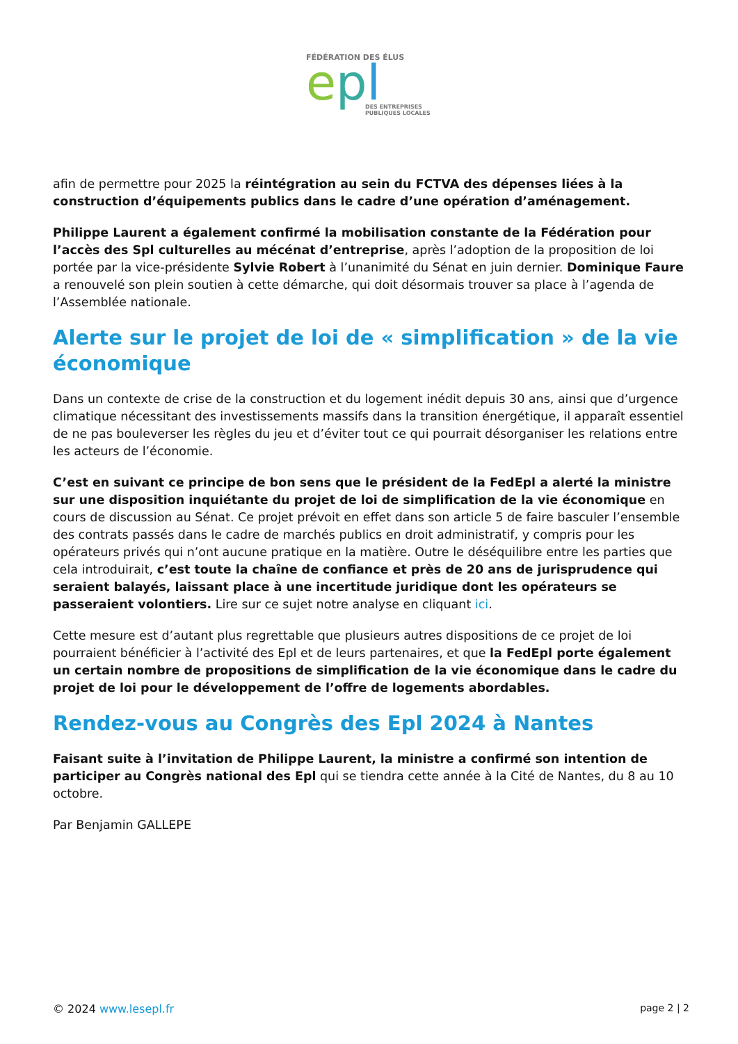FÉDÉRATION DES ÉLUS
epl
DES ENTREPRISES
PUBLIQUES LOCALES
afin de permettre pour 2025 la réintégration au sein du FCTVA des dépenses liées à la construction d’équipements publics dans le cadre d’une opération d’aménagement.
Philippe Laurent a également confirmé la mobilisation constante de la Fédération pour l’accès des Spl culturelles au mécénat d’entreprise, après l’adoption de la proposition de loi portée par la vice-présidente Sylvie Robert à l’unanimité du Sénat en juin dernier. Dominique Faure a renouvelé son plein soutien à cette démarche, qui doit désormais trouver sa place à l’agenda de l’Assemblée nationale.
Alerte sur le projet de loi de « simplification » de la vie économique
Dans un contexte de crise de la construction et du logement inédit depuis 30 ans, ainsi que d’urgence climatique nécessitant des investissements massifs dans la transition énergétique, il apparaît essentiel de ne pas bouleverser les règles du jeu et d’éviter tout ce qui pourrait désorganiser les relations entre les acteurs de l’économie.
C’est en suivant ce principe de bon sens que le président de la FedEpl a alerté la ministre sur une disposition inquiétante du projet de loi de simplification de la vie économique en cours de discussion au Sénat. Ce projet prévoit en effet dans son article 5 de faire basculer l’ensemble des contrats passés dans le cadre de marchés publics en droit administratif, y compris pour les opérateurs privés qui n’ont aucune pratique en la matière. Outre le déséquilibre entre les parties que cela introduirait, c’est toute la chaîne de confiance et près de 20 ans de jurisprudence qui seraient balayés, laissant place à une incertitude juridique dont les opérateurs se passeraient volontiers. Lire sur ce sujet notre analyse en cliquant ici.
Cette mesure est d’autant plus regrettable que plusieurs autres dispositions de ce projet de loi pourraient bénéficier à l’activité des Epl et de leurs partenaires, et que la FedEpl porte également un certain nombre de propositions de simplification de la vie économique dans le cadre du projet de loi pour le développement de l’offre de logements abordables.
Rendez-vous au Congrès des Epl 2024 à Nantes
Faisant suite à l’invitation de Philippe Laurent, la ministre a confirmé son intention de participer au Congrès national des Epl qui se tiendra cette année à la Cité de Nantes, du 8 au 10 octobre.
Par Benjamin GALLEPE
© 2024 www.lesepl.fr page 2 | 2